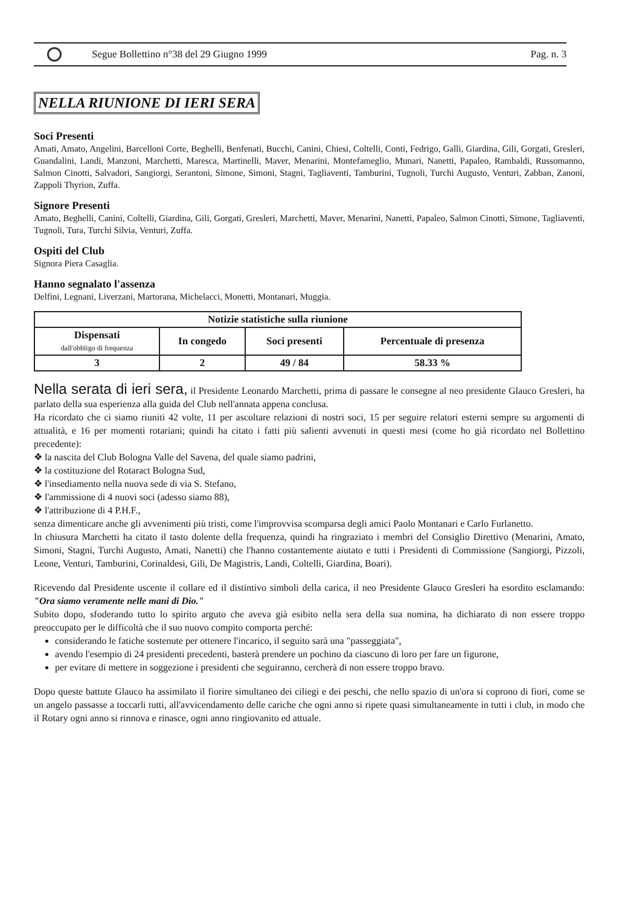Segue Bollettino n°38 del 29 Giugno 1999
Pag. n. 3
NELLA RIUNIONE DI IERI SERA
Soci Presenti
Amati, Amato, Angelini, Barcelloni Corte, Beghelli, Benfenati, Bucchi, Canini, Chiesi, Coltelli, Conti, Fedrigo, Galli, Giardina, Gili, Gorgati, Gresleri, Guandalini, Landi, Manzoni, Marchetti, Maresca, Martinelli, Maver, Menarini, Montefameglio, Munari, Nanetti, Papaleo, Rambaldi, Russomanno, Salmon Cinotti, Salvadori, Sangiorgi, Serantoni, Simone, Simoni, Stagni, Tagliaventi, Tamburini, Tugnoli, Turchi Augusto, Venturi, Zabban, Zanoni, Zappoli Thyrion, Zuffa.
Signore Presenti
Amato, Beghelli, Canini, Coltelli, Giardina, Gili, Gorgati, Gresleri, Marchetti, Maver, Menarini, Nanetti, Papaleo, Salmon Cinotti, Simone, Tagliaventi, Tugnoli, Tura, Turchi Silvia, Venturi, Zuffa.
Ospiti del Club
Signora Piera Casaglia.
Hanno segnalato l'assenza
Delfini, Legnani, Liverzani, Martorana, Michelacci, Monetti, Montanari, Muggia.
| Notizie statistiche sulla riunione | | | |
| --- | --- | --- | --- |
| Dispensati dall'obbligo di frequenza | In congedo | Soci presenti | Percentuale di presenza |
| 3 | 2 | 49 / 84 | 58.33 % |
Nella serata di ieri sera, il Presidente Leonardo Marchetti, prima di passare le consegne al neo presidente Glauco Gresleri, ha parlato della sua esperienza alla guida del Club nell'annata appena conclusa.
Ha ricordato che ci siamo riuniti 42 volte, 11 per ascoltare relazioni di nostri soci, 15 per seguire relatori esterni sempre su argomenti di attualità, e 16 per momenti rotariani; quindi ha citato i fatti più salienti avvenuti in questi mesi (come ho già ricordato nel Bollettino precedente):
❖ la nascita del Club Bologna Valle del Savena, del quale siamo padrini,
❖ la costituzione del Rotaract Bologna Sud,
❖ l'insediamento nella nuova sede di via S. Stefano,
❖ l'ammissione di 4 nuovi soci (adesso siamo 88),
❖ l'attribuzione di 4 P.H.F.,
senza dimenticare anche gli avvenimenti più tristi, come l'improvvisa scomparsa degli amici Paolo Montanari e Carlo Furlanetto.
In chiusura Marchetti ha citato il tasto dolente della frequenza, quindi ha ringraziato i membri del Consiglio Direttivo (Menarini, Amato, Simoni, Stagni, Turchi Augusto, Amati, Nanetti) che l'hanno costantemente aiutato e tutti i Presidenti di Commissione (Sangiorgi, Pizzoli, Leone, Venturi, Tamburini, Corinaldesi, Gili, De Magistris, Landi, Coltelli, Giardina, Boari).
Ricevendo dal Presidente uscente il collare ed il distintivo simboli della carica, il neo Presidente Glauco Gresleri ha esordito esclamando: "Ora siamo veramente nelle mani di Dio."
Subito dopo, sfoderando tutto lo spirito arguto che aveva già esibito nella sera della sua nomina, ha dichiarato di non essere troppo preoccupato per le difficoltà che il suo nuovo compito comporta perché:
considerando le fatiche sostenute per ottenere l'incarico, il seguito sarà una "passeggiata",
avendo l'esempio di 24 presidenti precedenti, basterà prendere un pochino da ciascuno di loro per fare un figurone,
per evitare di mettere in soggezione i presidenti che seguiranno, cercherà di non essere troppo bravo.
Dopo queste battute Glauco ha assimilato il fiorire simultaneo dei ciliegi e dei peschi, che nello spazio di un'ora si coprono di fiori, come se un angelo passasse a toccarli tutti, all'avvicendamento delle cariche che ogni anno si ripete quasi simultaneamente in tutti i club, in modo che il Rotary ogni anno si rinnova e rinasce, ogni anno ringiovanito ed attuale.